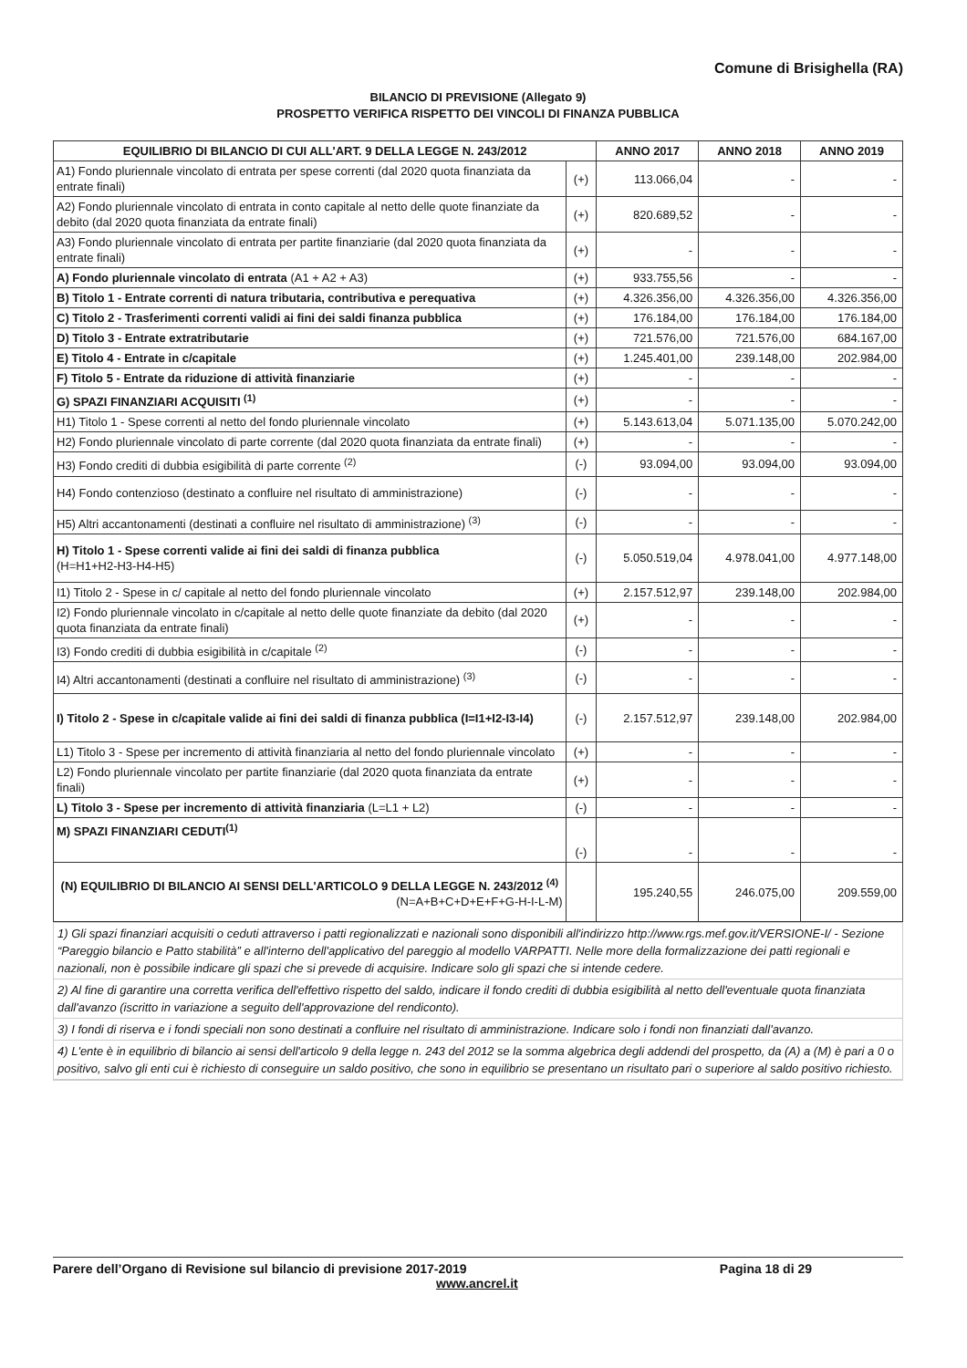Comune di Brisighella (RA)
BILANCIO DI PREVISIONE (Allegato 9)
PROSPETTO VERIFICA RISPETTO DEI VINCOLI DI FINANZA PUBBLICA
| EQUILIBRIO DI BILANCIO DI CUI ALL'ART. 9 DELLA LEGGE N. 243/2012 | | ANNO 2017 | ANNO 2018 | ANNO 2019 |
| --- | --- | --- | --- | --- |
| A1) Fondo pluriennale vincolato di entrata per spese correnti (dal 2020 quota finanziata da entrate finali) | (+) | 113.066,04 | - | - |
| A2) Fondo pluriennale vincolato di entrata in conto capitale al netto delle quote finanziate da debito (dal 2020 quota finanziata da entrate finali) | (+) | 820.689,52 | - | - |
| A3) Fondo pluriennale vincolato di entrata per partite finanziarie (dal 2020 quota finanziata da entrate finali) | (+) | - | - | - |
| A) Fondo pluriennale vincolato di entrata (A1 + A2 + A3) | (+) | 933.755,56 | - | - |
| B) Titolo 1 - Entrate correnti di natura tributaria, contributiva e perequativa | (+) | 4.326.356,00 | 4.326.356,00 | 4.326.356,00 |
| C) Titolo 2 - Trasferimenti correnti validi ai fini dei saldi finanza pubblica | (+) | 176.184,00 | 176.184,00 | 176.184,00 |
| D) Titolo 3 - Entrate extratributarie | (+) | 721.576,00 | 721.576,00 | 684.167,00 |
| E) Titolo 4 - Entrate in c/capitale | (+) | 1.245.401,00 | 239.148,00 | 202.984,00 |
| F) Titolo 5 - Entrate da riduzione di attività finanziarie | (+) | - | - | - |
| G) SPAZI FINANZIARI ACQUISITI <sup>(1)</sup> | (+) | - | - | - |
| H1) Titolo 1 - Spese correnti al netto del fondo pluriennale vincolato | (+) | 5.143.613,04 | 5.071.135,00 | 5.070.242,00 |
| H2) Fondo pluriennale vincolato di parte corrente (dal 2020 quota finanziata da entrate finali) | (+) | - | - | - |
| H3) Fondo crediti di dubbia esigibilità di parte corrente <sup>(2)</sup> | (-) | 93.094,00 | 93.094,00 | 93.094,00 |
| H4) Fondo contenzioso (destinato a confluire nel risultato di amministrazione) | (-) | - | - | - |
| H5) Altri accantonamenti (destinati a confluire nel risultato di amministrazione) <sup>(3)</sup> | (-) | - | - | - |
| H) Titolo 1 - Spese correnti valide ai fini dei saldi di finanza pubblica (H=H1+H2-H3-H4-H5) | (-) | 5.050.519,04 | 4.978.041,00 | 4.977.148,00 |
| I1) Titolo 2 - Spese in c/ capitale al netto del fondo pluriennale vincolato | (+) | 2.157.512,97 | 239.148,00 | 202.984,00 |
| I2) Fondo pluriennale vincolato in c/capitale al netto delle quote finanziate da debito (dal 2020 quota finanziata da entrate finali) | (+) | - | - | - |
| I3) Fondo crediti di dubbia esigibilità in c/capitale <sup>(2)</sup> | (-) | - | - | - |
| I4) Altri accantonamenti (destinati a confluire nel risultato di amministrazione) <sup>(3)</sup> | (-) | - | - | - |
| I) Titolo 2 - Spese in c/capitale valide ai fini dei saldi di finanza pubblica (I=I1+I2-I3-I4) | (-) | 2.157.512,97 | 239.148,00 | 202.984,00 |
| L1) Titolo 3 - Spese per incremento di attività finanziaria al netto del fondo pluriennale vincolato | (+) | - | - | - |
| L2) Fondo pluriennale vincolato per partite finanziarie (dal 2020 quota finanziata da entrate finali) | (+) | - | - | - |
| L) Titolo 3 - Spese per incremento di attività finanziaria (L=L1 + L2) | (-) | - | - | - |
| M) SPAZI FINANZIARI CEDUTI<sup>(1)</sup> | (-) | - | - | - |
| (N) EQUILIBRIO DI BILANCIO AI SENSI DELL'ARTICOLO 9 DELLA LEGGE N. 243/2012 <sup>(4)</sup> (N=A+B+C+D+E+F+G-H-I-L-M) | | 195.240,55 | 246.075,00 | 209.559,00 |
1) Gli spazi finanziari acquisiti o ceduti attraverso i patti regionalizzati e nazionali sono disponibili all'indirizzo http://www.rgs.mef.gov.it/VERSIONE-I/ - Sezione “Pareggio bilancio e Patto stabilità” e all'interno dell'applicativo del pareggio al modello VARPATTI. Nelle more della formalizzazione dei patti regionali e nazionali, non è possibile indicare gli spazi che si prevede di acquisire. Indicare solo gli spazi che si intende cedere.
2) Al fine di garantire una corretta verifica dell'effettivo rispetto del saldo, indicare il fondo crediti di dubbia esigibilità al netto dell'eventuale quota finanziata dall'avanzo (iscritto in variazione a seguito dell'approvazione del rendiconto).
3) I fondi di riserva e i fondi speciali non sono destinati a confluire nel risultato di amministrazione. Indicare solo i fondi non finanziati dall'avanzo.
4) L'ente è in equilibrio di bilancio ai sensi dell'articolo 9 della legge n. 243 del 2012 se la somma algebrica degli addendi del prospetto, da (A) a (M) è pari a 0 o positivo, salvo gli enti cui è richiesto di conseguire un saldo positivo, che sono in equilibrio se presentano un risultato pari o superiore al saldo positivo richiesto.
Pagina 18 di 29 Parere dell’Organo di Revisione sul bilancio di previsione 2017-2019
www.ancrel.it